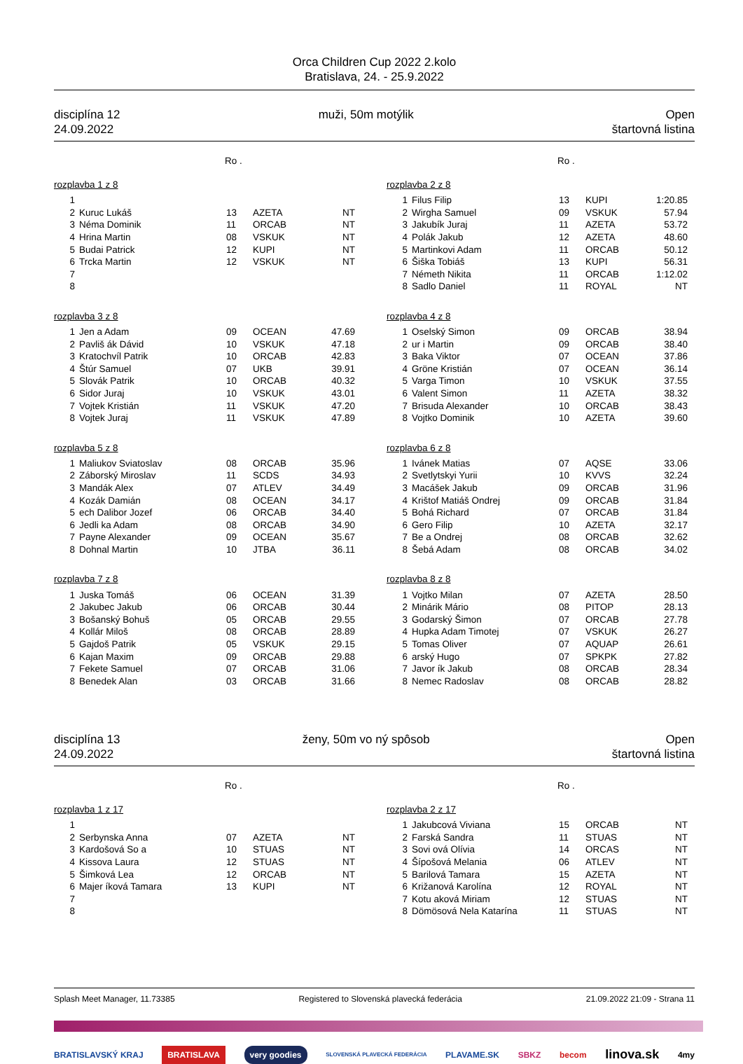Orca Children Cup 2022 2.kolo
Bratislava, 24. - 25.9.2022
disciplína 12
24.09.2022
muži, 50m motýlik Open
štartovná listina
Ro .
rozplavba 1 z 8
| 1 | | | | |
| 2 | Kuruc Lukáš | 13 | AZETA | NT |
| 3 | Néma Dominik | 11 | ORCAB | NT |
| 4 | Hrina Martin | 08 | VSKUK | NT |
| 5 | Budai Patrick | 12 | KUPI | NT |
| 6 | Trcka Martin | 12 | VSKUK | NT |
| 7 | | | | |
| 8 | | | | |
rozplavba 3 z 8
| 1 | Jen a Adam | 09 | OCEAN | 47.69 |
| 2 | Pavliš ák Dávid | 10 | VSKUK | 47.18 |
| 3 | Kratochvíl Patrik | 10 | ORCAB | 42.83 |
| 4 | Štúr Samuel | 07 | UKB | 39.91 |
| 5 | Slovák Patrik | 10 | ORCAB | 40.32 |
| 6 | Sidor Juraj | 10 | VSKUK | 43.01 |
| 7 | Vojtek Kristián | 11 | VSKUK | 47.20 |
| 8 | Vojtek Juraj | 11 | VSKUK | 47.89 |
rozplavba 5 z 8
| 1 | Maliukov Sviatoslav | 08 | ORCAB | 35.96 |
| 2 | Záborský Miroslav | 11 | SCDS | 34.93 |
| 3 | Mandák Alex | 07 | ATLEV | 34.49 |
| 4 | Kozák Damián | 08 | OCEAN | 34.17 |
| 5 | ech Dalibor Jozef | 06 | ORCAB | 34.40 |
| 6 | Jedli ka Adam | 08 | ORCAB | 34.90 |
| 7 | Payne Alexander | 09 | OCEAN | 35.67 |
| 8 | Dohnal Martin | 10 | JTBA | 36.11 |
rozplavba 7 z 8
| 1 | Juska Tomáš | 06 | OCEAN | 31.39 |
| 2 | Jakubec Jakub | 06 | ORCAB | 30.44 |
| 3 | Bošanský Bohuš | 05 | ORCAB | 29.55 |
| 4 | Kollár Miloš | 08 | ORCAB | 28.89 |
| 5 | Gajdoš Patrik | 05 | VSKUK | 29.15 |
| 6 | Kajan Maxim | 09 | ORCAB | 29.88 |
| 7 | Fekete Samuel | 07 | ORCAB | 31.06 |
| 8 | Benedek Alan | 03 | ORCAB | 31.66 |
Ro .
rozplavba 2 z 8
| 1 | Filus Filip | 13 | KUPI | 1:20.85 |
| 2 | Wirgha Samuel | 09 | VSKUK | 57.94 |
| 3 | Jakubík Juraj | 11 | AZETA | 53.72 |
| 4 | Polák Jakub | 12 | AZETA | 48.60 |
| 5 | Martinkovi Adam | 11 | ORCAB | 50.12 |
| 6 | Šiška Tobiáš | 13 | KUPI | 56.31 |
| 7 | Németh Nikita | 11 | ORCAB | 1:12.02 |
| 8 | Sadlo Daniel | 11 | ROYAL | NT |
rozplavba 4 z 8
| 1 | Oselský Simon | 09 | ORCAB | 38.94 |
| 2 | ur i Martin | 09 | ORCAB | 38.40 |
| 3 | Baka Viktor | 07 | OCEAN | 37.86 |
| 4 | Gröne Kristián | 07 | OCEAN | 36.14 |
| 5 | Varga Timon | 10 | VSKUK | 37.55 |
| 6 | Valent Simon | 11 | AZETA | 38.32 |
| 7 | Brisuda Alexander | 10 | ORCAB | 38.43 |
| 8 | Vojtko Dominik | 10 | AZETA | 39.60 |
rozplavba 6 z 8
| 1 | Ivánek Matias | 07 | AQSE | 33.06 |
| 2 | Svetlytskyi Yurii | 10 | KVVS | 32.24 |
| 3 | Macášek Jakub | 09 | ORCAB | 31.96 |
| 4 | Krištof Matiáš Ondrej | 09 | ORCAB | 31.84 |
| 5 | Bohá Richard | 07 | ORCAB | 31.84 |
| 6 | Gero Filip | 10 | AZETA | 32.17 |
| 7 | Be a Ondrej | 08 | ORCAB | 32.62 |
| 8 | Šebá Adam | 08 | ORCAB | 34.02 |
rozplavba 8 z 8
| 1 | Vojtko Milan | 07 | AZETA | 28.50 |
| 2 | Minárik Mário | 08 | PITOP | 28.13 |
| 3 | Godarský Šimon | 07 | ORCAB | 27.78 |
| 4 | Hupka Adam Timotej | 07 | VSKUK | 26.27 |
| 5 | Tomas Oliver | 07 | AQUAP | 26.61 |
| 6 | arský Hugo | 07 | SPKPK | 27.82 |
| 7 | Javor ík Jakub | 08 | ORCAB | 28.34 |
| 8 | Nemec Radoslav | 08 | ORCAB | 28.82 |
disciplína 13
24.09.2022
ženy, 50m vo ný spôsob Open
štartovná listina
Ro .
rozplavba 1 z 17
| 1 | | | | |
| 2 | Serbynska Anna | 07 | AZETA | NT |
| 3 | Kardošová So a | 10 | STUAS | NT |
| 4 | Kissova Laura | 12 | STUAS | NT |
| 5 | Šimková Lea | 12 | ORCAB | NT |
| 6 | Majer íková Tamara | 13 | KUPI | NT |
| 7 | | | | |
| 8 | | | | |
Ro .
rozplavba 2 z 17
| 1 | Jakubcová Viviana | 15 | ORCAB | NT |
| 2 | Farská Sandra | 11 | STUAS | NT |
| 3 | Sovi ová Olívia | 14 | ORCAS | NT |
| 4 | Šípošová Melania | 06 | ATLEV | NT |
| 5 | Barilová Tamara | 15 | AZETA | NT |
| 6 | Križanová Karolína | 12 | ROYAL | NT |
| 7 | Kotu aková Miriam | 12 | STUAS | NT |
| 8 | Dömösová Nela Katarína | 11 | STUAS | NT |
Splash Meet Manager, 11.73385 Registered to Slovenská plavecká federácia 21.09.2022 21:09 - Strana 11
BRATISLAVSKÝ KRAJ BRATISLAVA very goodies SLOVENSKÁ PLAVECKÁ FEDERÁCIA PLAVAME.SK SBKZ becom linova.sk 4my